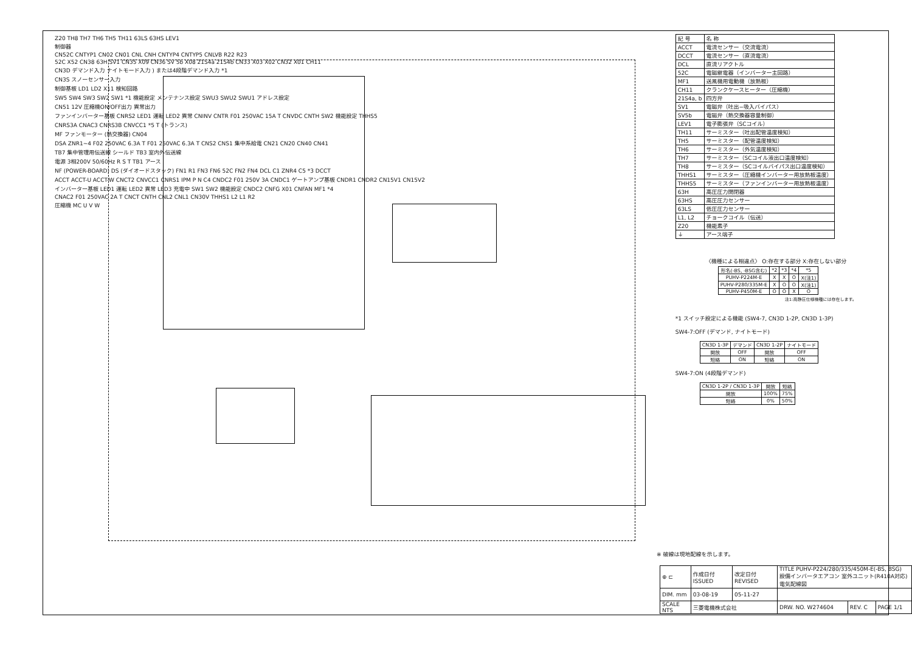Z20 TH8 TH7 TH6 TH5 TH11 63LS 63HS LEV1
制御器
CN52C CNTYP1 CN02 CN01 CNL CNH CNTYP4 CNTYP5 CNLVB R22 R23
52C X52 CN38 63H SV1 CN35 X09 CN36 SV 5b X08 21S4a 21S4b CN33 X03 X02 CN32 X01 CH11
CN3D デマンド入力 ナイトモード入力 ) または4段階デマンド入力 *1
CN3S スノーセンサー入力
制御基板 LD1 LD2 X11 検知回路
SW5 SW4 SW3 SW2 SW1 *1 機能設定 メンテナンス設定 SWU3 SWU2 SWU1 アドレス設定
CN51 12V 圧縮機ON/OFF出力 異常出力
ファンインバーター基板 CNRS2 LED1 運転 LED2 異常 CNINV CNTR F01 250VAC 15A T CNVDC CNTH SW2 機能設定 THHS5
CNRS3A CNAC3 CNRS3B CNVCC1 *5 T (トランス)
MF ファンモーター (熱交換器) CN04
DSA ZNR1~4 F02 250VAC 6.3A T F01 250VAC 6.3A T CNS2 CNS1 集中系給電 CN21 CN20 CN40 CN41
TB7 集中管理用伝送線 シールド TB3 室内外伝送線
電源 3相200V 50/60Hz R S T TB1 アース
NF (POWER-BOARD) DS (ダイオードスタック) FN1 R1 FN3 FN6 52C FN2 FN4 DCL C1 ZNR4 C5 *3 DCCT
ACCT ACCT-U ACCT-W CNCT2 CNVCC1 CNRS1 IPM P N C4 CNDC2 F01 250V 3A CNDC1 ゲートアンプ基板 CNDR1 CNDR2 CN15V1 CN15V2
インバーター基板 LED1 運転 LED2 異常 LED3 充電中 SW1 SW2 機能設定 CNDC2 CNFG X01 CNFAN MF1 *4
CNAC2 F01 250VAC 2A T CNCT CNTH CNL2 CNL1 CN30V THHS1 L2 L1 R2
圧縮機 MC U V W
| 記 号 | 名 称 |
| --- | --- |
| ACCT | 電流センサー（交流電流） |
| DCCT | 電流センサー（直流電流） |
| DCL | 直流リアクトル |
| 52C | 電磁継電器（インバーター主回路） |
| MF1 | 送風機用電動機（放熱板） |
| CH11 | クランクケースヒーター（圧縮機） |
| 21S4a, b | 四方弁 |
| SV1 | 電磁弁（吐出−吸入バイパス） |
| SV5b | 電磁弁（熱交換器容量制御） |
| LEV1 | 電子膨張弁（SCコイル） |
| TH11 | サーミスター（吐出配管温度検知） |
| TH5 | サーミスター（配管温度検知） |
| TH6 | サーミスター（外気温度検知） |
| TH7 | サーミスター（SCコイル液出口温度検知） |
| TH8 | サーミスター（SCコイルバイパス出口温度検知） |
| THHS1 | サーミスター（圧縮機インバーター用放熱板温度） |
| THHS5 | サーミスター（ファンインバーター用放熱板温度） |
| 63H | 高圧圧力開閉器 |
| 63HS | 高圧圧力センサー |
| 63LS | 低圧圧力センサー |
| L1, L2 | チョークコイル（伝送） |
| Z20 | 機能素子 |
| ⏚ | アース端子 |
〈機種による相違点〉 O:存在する部分 X:存在しない部分
| 形名(-BS, -BSG含む) | *2 | *3 | *4 | *5 |
| --- | --- | --- | --- | --- |
| PUHV-P224M-E | X | X | O | X(注1) |
| PUHV-P280/335M-E | X | O | O | X(注1) |
| PUHV-P450M-E | O | O | X | O |
注1:高静圧仕様機種には存在します。
*1 スイッチ設定による機能 (SW4-7, CN3D 1-2P, CN3D 1-3P)
SW4-7:OFF (デマンド, ナイトモード)
| CN3D 1-3P | デマンド | CN3D 1-2P | ナイトモード |
| --- | --- | --- | --- |
| 開放 | OFF | 開放 | OFF |
| 短絡 | ON | 短絡 | ON |
SW4-7:ON (4段階デマンド)
| CN3D 1-2P / CN3D 1-3P | 開放 | 短絡 |
| --- | --- | --- |
| 開放 | 100% | 75% |
| 短絡 | 0% | 50% |
※ 破線は現地配線を示します。
| ⊕ ⊏ | 作成日付 ISSUED | 改定日付 REVISED | TITLE PUHV-P224/280/335/450M-E(-BS, BSG) 設備インバータエアコン 室外ユニット(R410A対応) 電気配線図 | | |
| DIM. mm | 03-08-19 | 05-11-27 | | | |
| SCALE NTS | 三菱電機株式会社 | | DRW. NO. W274604 | REV. C | PAGE 1/1 |